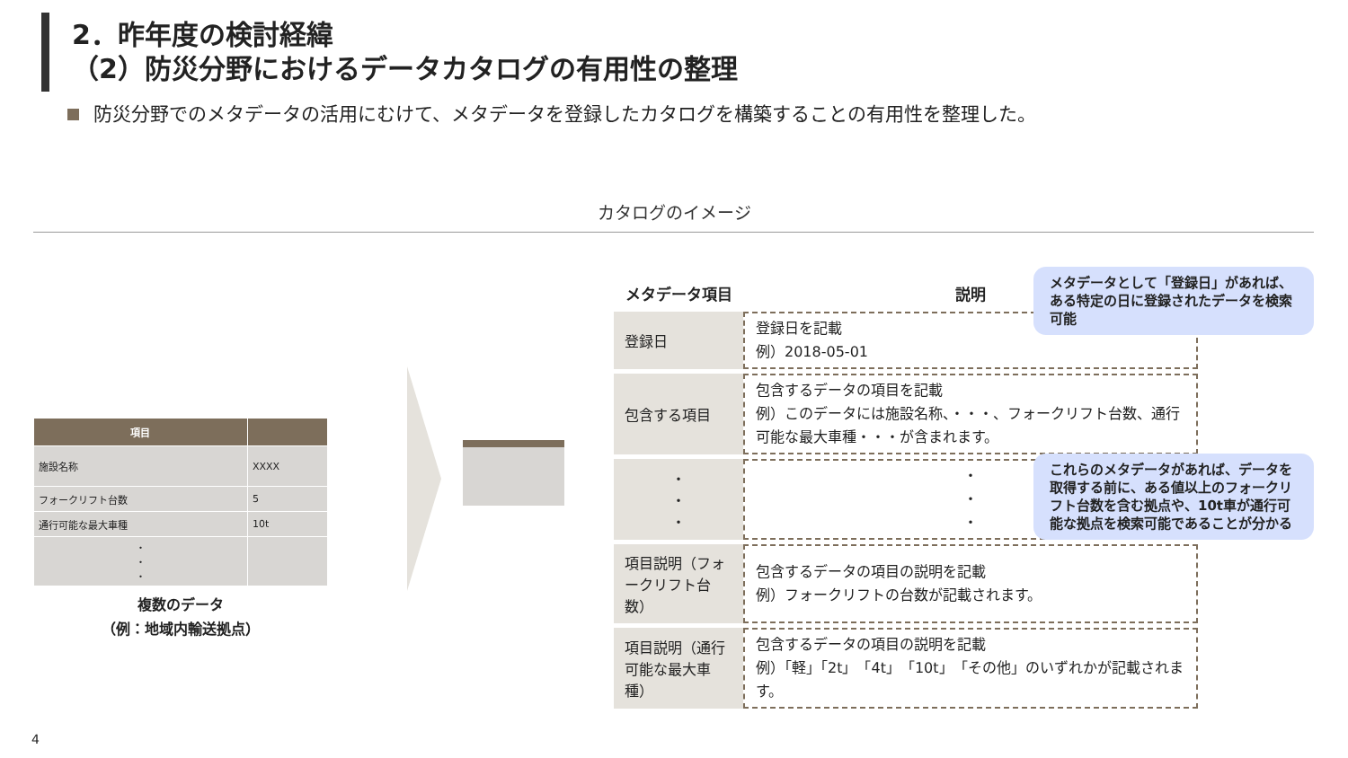2．昨年度の検討経緯
（2）防災分野におけるデータカタログの有用性の整理
防災分野でのメタデータの活用にむけて、メタデータを登録したカタログを構築することの有用性を整理した。
カタログのイメージ
| 項目 | |
| --- | --- |
| 施設名称 | XXXX |
| フォークリフト台数 | 5 |
| 通行可能な最大車種 | 10t |
| ・ ・ ・ | |
複数のデータ
（例：地域内輸送拠点）
| メタデータ項目 | 説明 |
| --- | --- |
| 登録日 | 登録日を記載 例）2018-05-01 |
| 包含する項目 | 包含するデータの項目を記載 例）このデータには施設名称、・・・、フォークリフト台数、通行可能な最大車種・・・が含まれます。 |
| ・ ・ ・ | ・ ・ ・ |
| 項目説明（フォークリフト台数） | 包含するデータの項目の説明を記載 例）フォークリフトの台数が記載されます。 |
| 項目説明（通行可能な最大車種） | 包含するデータの項目の説明を記載 例）「軽」「2t」「4t」「10t」「その他」のいずれかが記載されます。 |
メタデータとして「登録日」があれば、ある特定の日に登録されたデータを検索可能
これらのメタデータがあれば、データを取得する前に、ある値以上のフォークリフト台数を含む拠点や、10t車が通行可能な拠点を検索可能であることが分かる
4